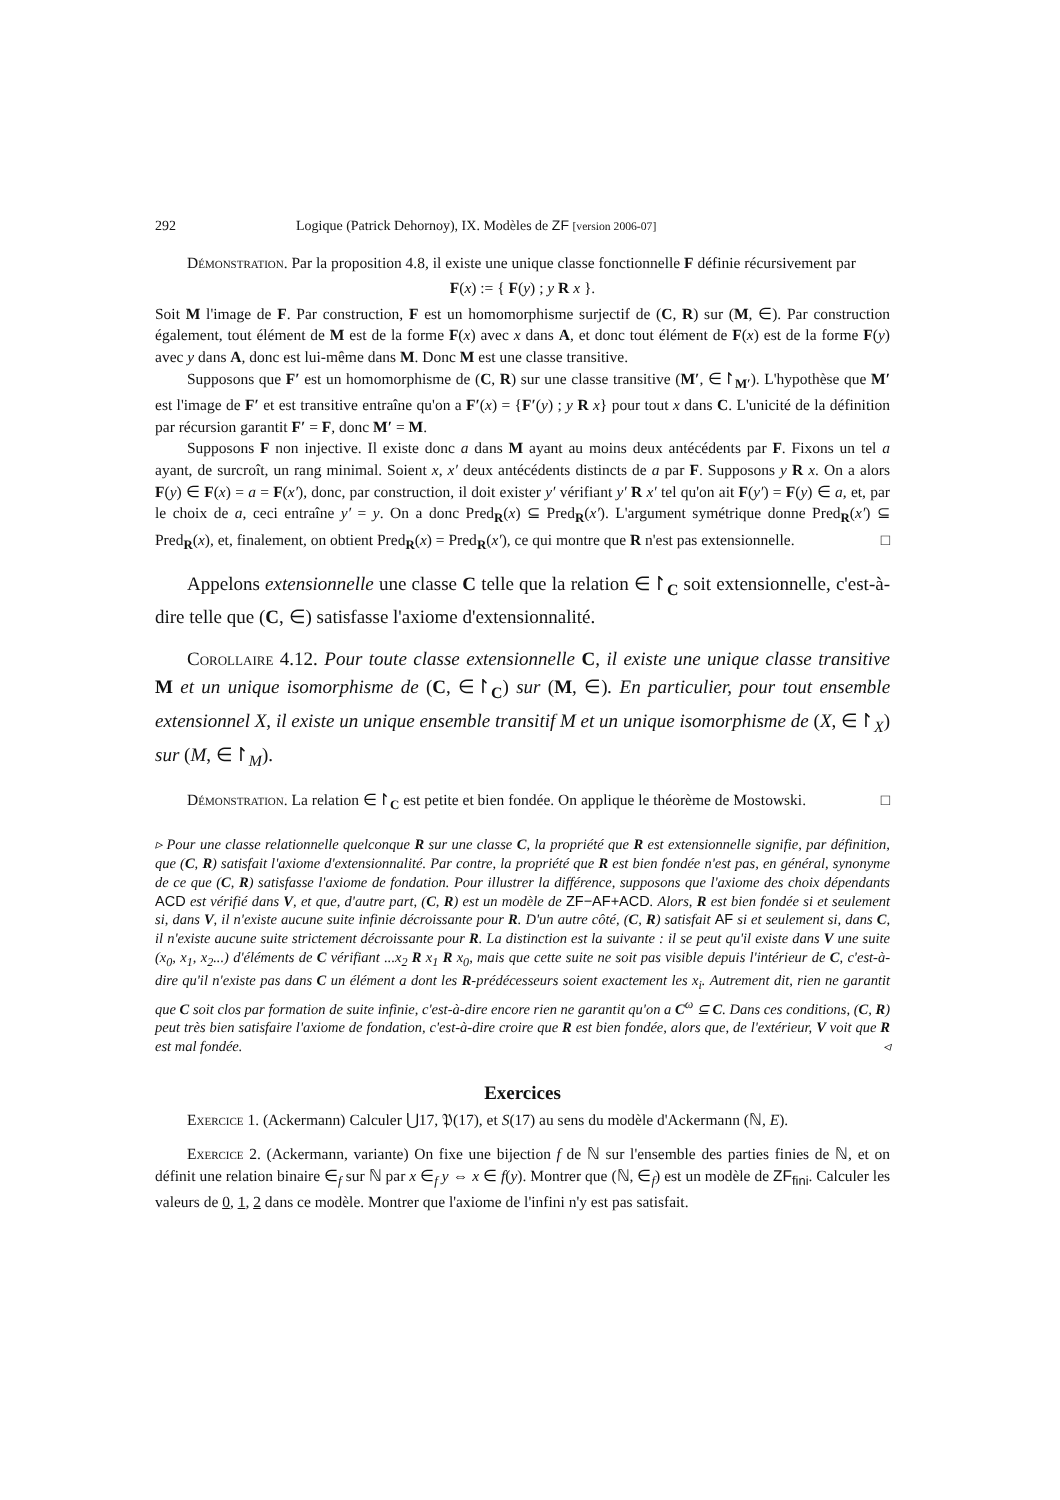292 Logique (Patrick Dehornoy), IX. Modèles de ZF [version 2006-07]
Démonstration. Par la proposition 4.8, il existe une unique classe fonctionnelle F définie récursivement par
F(x) := { F(y) ; y R x }.
Soit M l'image de F. Par construction, F est un homomorphisme surjectif de (C, R) sur (M, ∈). Par construction également, tout élément de M est de la forme F(x) avec x dans A, et donc tout élément de F(x) est de la forme F(y) avec y dans A, donc est lui-même dans M. Donc M est une classe transitive.
Supposons que F′ est un homomorphisme de (C, R) sur une classe transitive (M′, ∈↾<sub>M′</sub>). L'hypothèse que M′ est l'image de F′ et est transitive entraîne qu'on a F′(x) = {F′(y) ; y R x} pour tout x dans C. L'unicité de la définition par récursion garantit F′ = F, donc M′ = M.
Supposons F non injective. Il existe donc a dans M ayant au moins deux antécédents par F. Fixons un tel a ayant, de surcroît, un rang minimal. Soient x, x′ deux antécédents distincts de a par F. Supposons y R x. On a alors F(y) ∈ F(x) = a = F(x′), donc, par construction, il doit exister y′ vérifiant y′ R x′ tel qu'on ait F(y′) = F(y) ∈ a, et, par le choix de a, ceci entraîne y′ = y. On a donc Pred<sub>R</sub>(x) ⊆ Pred<sub>R</sub>(x′). L'argument symétrique donne Pred<sub>R</sub>(x′) ⊆ Pred<sub>R</sub>(x), et, finalement, on obtient Pred<sub>R</sub>(x) = Pred<sub>R</sub>(x′), ce qui montre que R n'est pas extensionnelle. □
Appelons extensionnelle une classe C telle que la relation ∈↾<sub>C</sub> soit extensionnelle, c'est-à-dire telle que (C, ∈) satisfasse l'axiome d'extensionnalité.
Corollaire 4.12. Pour toute classe extensionnelle C, il existe une unique classe transitive M et un unique isomorphisme de (C, ∈↾<sub>C</sub>) sur (M, ∈). En particulier, pour tout ensemble extensionnel X, il existe un unique ensemble transitif M et un unique isomorphisme de (X, ∈↾<sub>X</sub>) sur (M, ∈↾<sub>M</sub>).
Démonstration. La relation ∈↾<sub>C</sub> est petite et bien fondée. On applique le théorème de Mostowski. □
▹ Pour une classe relationnelle quelconque R sur une classe C, la propriété que R est extensionnelle signifie, par définition, que (C, R) satisfait l'axiome d'extensionnalité. Par contre, la propriété que R est bien fondée n'est pas, en général, synonyme de ce que (C, R) satisfasse l'axiome de fondation. Pour illustrer la différence, supposons que l'axiome des choix dépendants ACD est vérifié dans V, et que, d'autre part, (C, R) est un modèle de ZF−AF+ACD. Alors, R est bien fondée si et seulement si, dans V, il n'existe aucune suite infinie décroissante pour R. D'un autre côté, (C, R) satisfait AF si et seulement si, dans C, il n'existe aucune suite strictement décroissante pour R. La distinction est la suivante : il se peut qu'il existe dans V une suite (x<sub>0</sub>, x<sub>1</sub>, x<sub>2</sub>...) d'éléments de C vérifiant ...x<sub>2</sub> R x<sub>1</sub> R x<sub>0</sub>, mais que cette suite ne soit pas visible depuis l'intérieur de C, c'est-à-dire qu'il n'existe pas dans C un élément a dont les R-prédécesseurs soient exactement les x<sub>i</sub>. Autrement dit, rien ne garantit que C soit clos par formation de suite infinie, c'est-à-dire encore rien ne garantit qu'on a C<sup>ω</sup> ⊆ C. Dans ces conditions, (C, R) peut très bien satisfaire l'axiome de fondation, c'est-à-dire croire que R est bien fondée, alors que, de l'extérieur, V voit que R est mal fondée. ◃
Exercices
Exercice 1. (Ackermann) Calculer ⋃17, 𝔓(17), et S(17) au sens du modèle d'Ackermann (ℕ, E).
Exercice 2. (Ackermann, variante) On fixe une bijection f de ℕ sur l'ensemble des parties finies de ℕ, et on définit une relation binaire ∈<sub>f</sub> sur ℕ par x ∈<sub>f</sub> y ⇔ x ∈ f(y). Montrer que (ℕ, ∈<sub>f</sub>) est un modèle de ZF<sub>fini</sub>. Calculer les valeurs de 0, 1, 2 dans ce modèle. Montrer que l'axiome de l'infini n'y est pas satisfait.